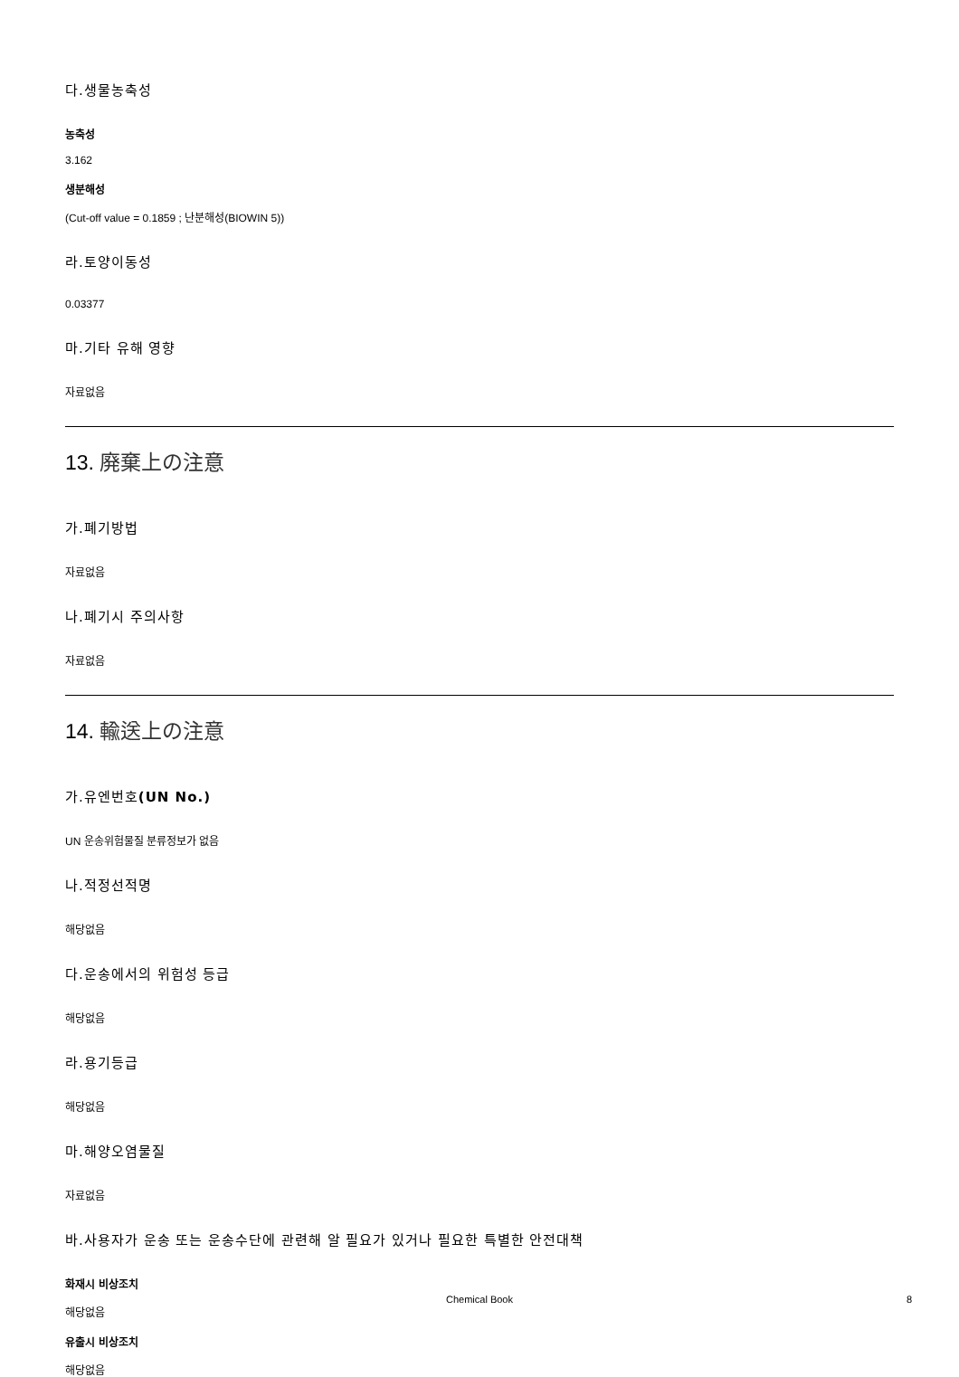다.생물농축성
농축성
3.162
생분해성
(Cut-off value = 0.1859 ; 난분해성(BIOWIN 5))
라.토양이동성
0.03377
마.기타 유해 영향
자료없음
13. 廃棄上の注意
가.폐기방법
자료없음
나.폐기시 주의사항
자료없음
14. 輸送上の注意
가.유엔번호(UN No.)
UN 운송위험물질 분류정보가 없음
나.적정선적명
해당없음
다.운송에서의 위험성 등급
해당없음
라.용기등급
해당없음
마.해양오염물질
자료없음
바.사용자가 운송 또는 운송수단에 관련해 알 필요가 있거나 필요한 특별한 안전대책
화재시 비상조치
해당없음
유출시 비상조치
해당없음
Chemical Book
8